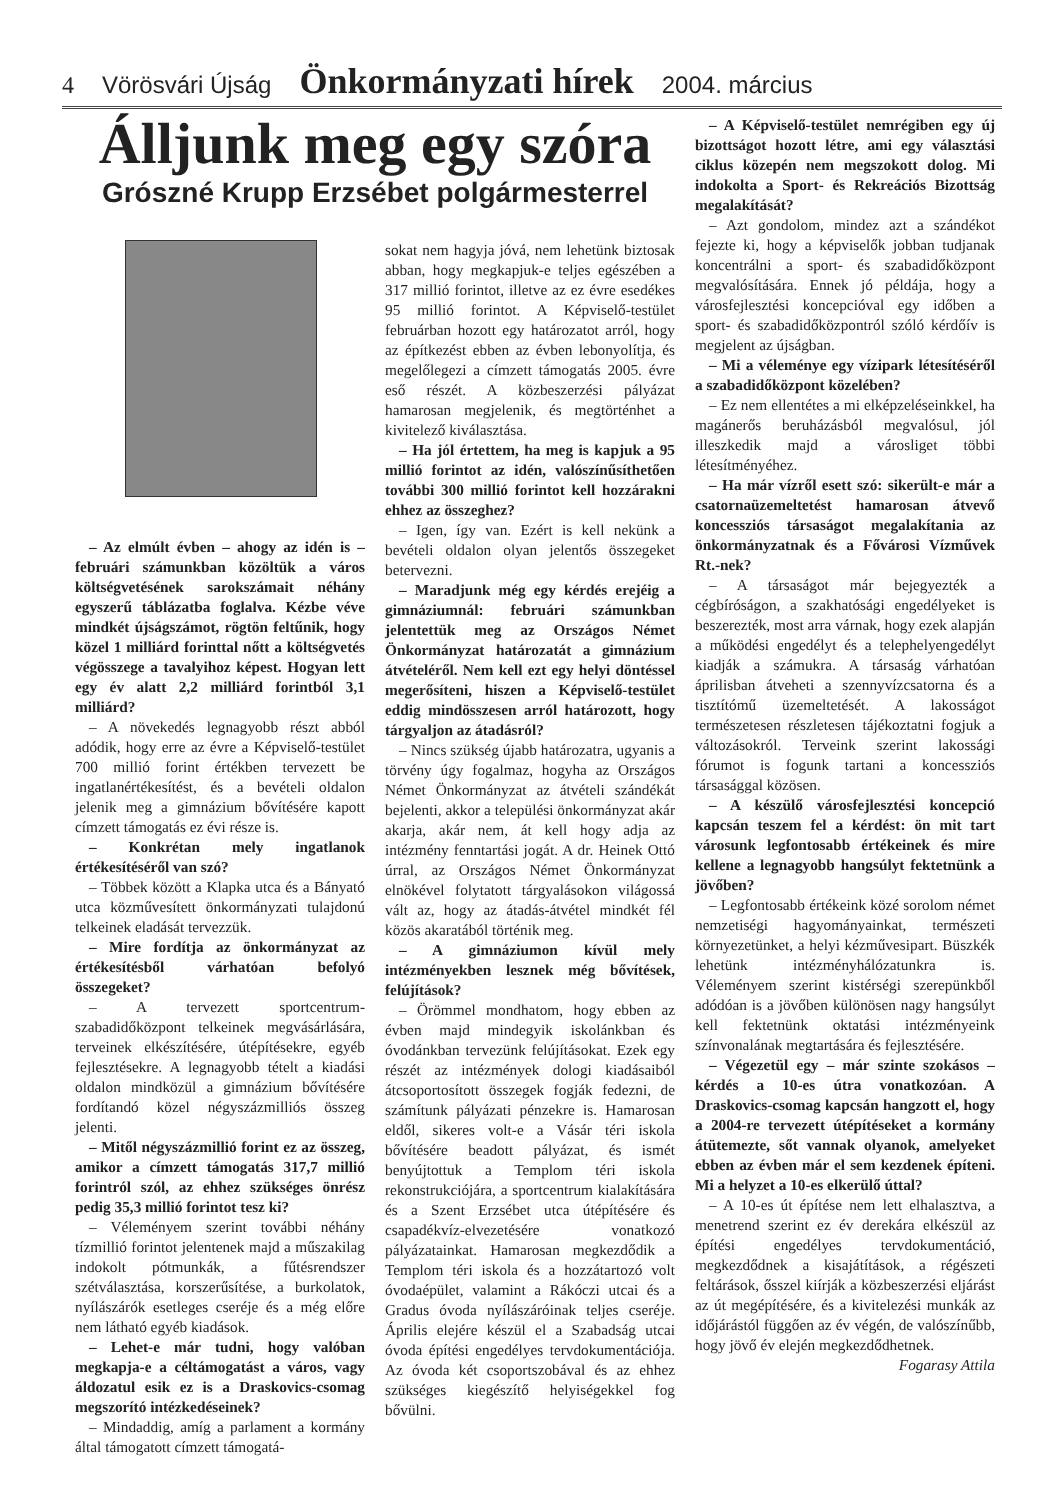4 Vörösvári Újság Önkormányzati hírek 2004. március
Álljunk meg egy szóra
Grószné Krupp Erzsébet polgármesterrel
– Az elmúlt évben – ahogy az idén is – februári számunkban közöltük a város költségvetésének sarokszámait néhány egyszerű táblázatba foglalva. Kézbe véve mindkét újságszámot, rögtön feltűnik, hogy közel 1 milliárd forinttal nőtt a költségvetés végösszege a tavalyihoz képest. Hogyan lett egy év alatt 2,2 milliárd forintból 3,1 milliárd?
– A növekedés legnagyobb részt abból adódik, hogy erre az évre a Képviselő-testület 700 millió forint értékben tervezett be ingatlanértékesítést, és a bevételi oldalon jelenik meg a gimnázium bővítésére kapott címzett támogatás ez évi része is.
– Konkrétan mely ingatlanok értékesítéséről van szó?
– Többek között a Klapka utca és a Bányató utca közművesített önkormányzati tulajdonú telkeinek eladását tervezzük.
– Mire fordítja az önkormányzat az értékesítésből várhatóan befolyó összegeket?
– A tervezett sportcentrum-szabadidőközpont telkeinek megvásárlására, terveinek elkészítésére, útépítésekre, egyéb fejlesztésekre. A legnagyobb tételt a kiadási oldalon mindközül a gimnázium bővítésére fordítandó közel négyszázmilliós összeg jelenti.
– Mitől négyszázmillió forint ez az összeg, amikor a címzett támogatás 317,7 millió forintról szól, az ehhez szükséges önrész pedig 35,3 millió forintot tesz ki?
– Véleményem szerint további néhány tízmillió forintot jelentenek majd a műszakilag indokolt pótmunkák, a fűtésrendszer szétválasztása, korszerűsítése, a burkolatok, nyílászárók esetleges cseréje és a még előre nem látható egyéb kiadások.
– Lehet-e már tudni, hogy valóban megkapja-e a céltámogatást a város, vagy áldozatul esik ez is a Draskovics-csomag megszorító intézkedéseinek?
– Mindaddig, amíg a parlament a kormány által támogatott címzett támogatá-
sokat nem hagyja jóvá, nem lehetünk biztosak abban, hogy megkapjuk-e teljes egészében a 317 millió forintot, illetve az ez évre esedékes 95 millió forintot. A Képviselő-testület februárban hozott egy határozatot arról, hogy az építkezést ebben az évben lebonyolítja, és megelőlegezi a címzett támogatás 2005. évre eső részét. A közbeszerzési pályázat hamarosan megjelenik, és megtörténhet a kivitelező kiválasztása.
– Ha jól értettem, ha meg is kapjuk a 95 millió forintot az idén, valószínűsíthetően további 300 millió forintot kell hozzárakni ehhez az összeghez?
– Igen, így van. Ezért is kell nekünk a bevételi oldalon olyan jelentős összegeket betervezni.
– Maradjunk még egy kérdés erejéig a gimnáziumnál: februári számunkban jelentettük meg az Országos Német Önkormányzat határozatát a gimnázium átvételéről. Nem kell ezt egy helyi döntéssel megerősíteni, hiszen a Képviselő-testület eddig mindösszesen arról határozott, hogy tárgyaljon az átadásról?
– Nincs szükség újabb határozatra, ugyanis a törvény úgy fogalmaz, hogyha az Országos Német Önkormányzat az átvételi szándékát bejelenti, akkor a települési önkormányzat akár akarja, akár nem, át kell hogy adja az intézmény fenntartási jogát. A dr. Heinek Ottó úrral, az Országos Német Önkormányzat elnökével folytatott tárgyalásokon világossá vált az, hogy az átadás-átvétel mindkét fél közös akaratából történik meg.
– A gimnáziumon kívül mely intézményekben lesznek még bővítések, felújítások?
– Örömmel mondhatom, hogy ebben az évben majd mindegyik iskolánkban és óvodánkban tervezünk felújításokat. Ezek egy részét az intézmények dologi kiadásaiból átcsoportosított összegek fogják fedezni, de számítunk pályázati pénzekre is. Hamarosan eldől, sikeres volt-e a Vásár téri iskola bővítésére beadott pályázat, és ismét benyújtottuk a Templom téri iskola rekonstrukciójára, a sportcentrum kialakítására és a Szent Erzsébet utca útépítésére és csapadékvíz-elvezetésére vonatkozó pályázatainkat. Hamarosan megkezdődik a Templom téri iskola és a hozzátartozó volt óvodaépület, valamint a Rákóczi utcai és a Gradus óvoda nyílászáróinak teljes cseréje. Április elejére készül el a Szabadság utcai óvoda építési engedélyes tervdokumentációja. Az óvoda két csoportszobával és az ehhez szükséges kiegészítő helyiségekkel fog bővülni.
– A Képviselő-testület nemrégiben egy új bizottságot hozott létre, ami egy választási ciklus közepén nem megszokott dolog. Mi indokolta a Sport- és Rekreációs Bizottság megalakítását?
– Azt gondolom, mindez azt a szándékot fejezte ki, hogy a képviselők jobban tudjanak koncentrálni a sport- és szabadidőközpont megvalósítására. Ennek jó példája, hogy a városfejlesztési koncepcióval egy időben a sport- és szabadidőközpontról szóló kérdőív is megjelent az újságban.
– Mi a véleménye egy vízipark létesítéséről a szabadidőközpont közelében?
– Ez nem ellentétes a mi elképzeléseinkkel, ha magánerős beruházásból megvalósul, jól illeszkedik majd a városliget többi létesítményéhez.
– Ha már vízről esett szó: sikerült-e már a csatornaüzemeltetést hamarosan átvevő koncessziós társaságot megalakítania az önkormányzatnak és a Fővárosi Vízművek Rt.-nek?
– A társaságot már bejegyezték a cégbíróságon, a szakhatósági engedélyeket is beszerezték, most arra várnak, hogy ezek alapján a működési engedélyt és a telephelyengedélyt kiadják a számukra. A társaság várhatóan áprilisban átveheti a szennyvízcsatorna és a tisztítómű üzemeltetését. A lakosságot természetesen részletesen tájékoztatni fogjuk a változásokról. Terveink szerint lakossági fórumot is fogunk tartani a koncessziós társasággal közösen.
– A készülő városfejlesztési koncepció kapcsán teszem fel a kérdést: ön mit tart városunk legfontosabb értékeinek és mire kellene a legnagyobb hangsúlyt fektetnünk a jövőben?
– Legfontosabb értékeink közé sorolom német nemzetiségi hagyományainkat, természeti környezetünket, a helyi kézművesipart. Büszkék lehetünk intézményhálózatunkra is. Véleményem szerint kistérségi szerepünkből adódóan is a jövőben különösen nagy hangsúlyt kell fektetnünk oktatási intézményeink színvonalának megtartására és fejlesztésére.
– Végezetül egy – már szinte szokásos – kérdés a 10-es útra vonatkozóan. A Draskovics-csomag kapcsán hangzott el, hogy a 2004-re tervezett útépítéseket a kormány átütemezte, sőt vannak olyanok, amelyeket ebben az évben már el sem kezdenek építeni. Mi a helyzet a 10-es elkerülő úttal?
– A 10-es út építése nem lett elhalasztva, a menetrend szerint ez év derekára elkészül az építési engedélyes tervdokumentáció, megkezdődnek a kisajátítások, a régészeti feltárások, ősszel kiírják a közbeszerzési eljárást az út megépítésére, és a kivitelezési munkák az időjárástól függően az év végén, de valószínűbb, hogy jövő év elején megkezdődhetnek.
Fogarasy Attila